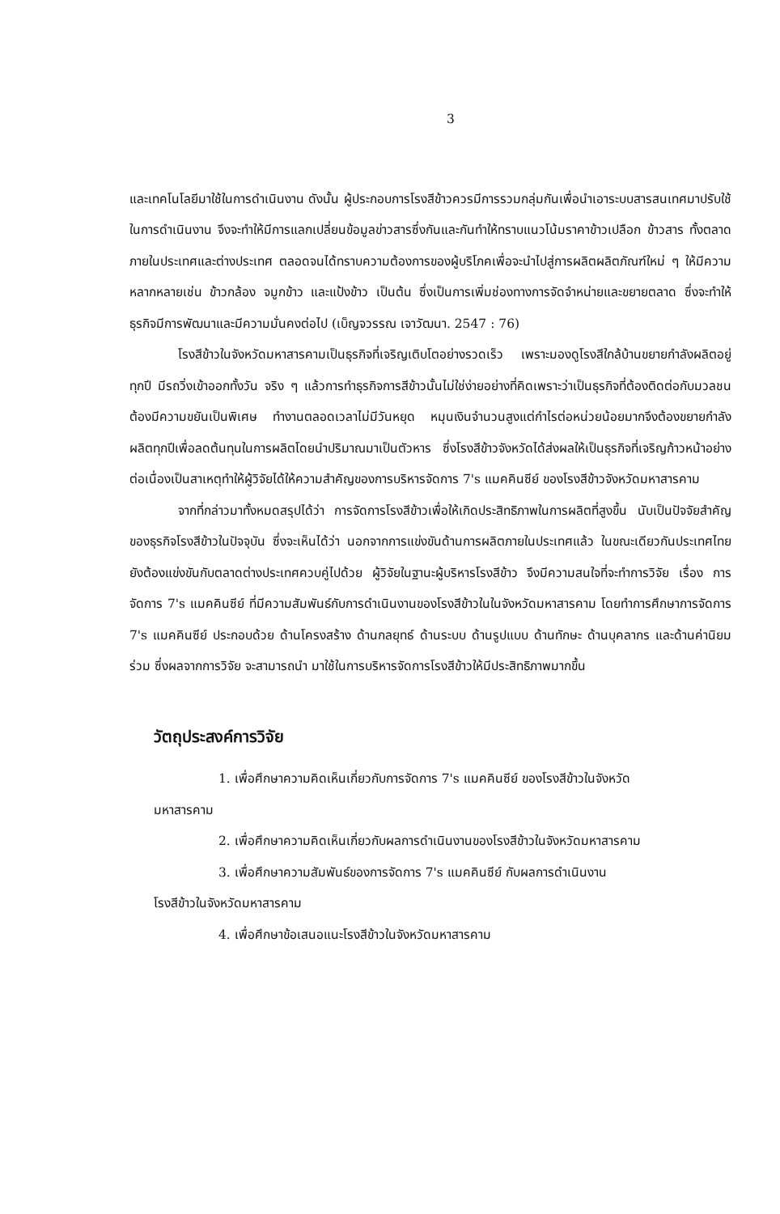3
และเทคโนโลยีมาใช้ในการดำเนินงาน ดังนั้น ผู้ประกอบการโรงสีข้าวควรมีการรวมกลุ่มกันเพื่อนำเอาระบบสารสนเทศมาปรับใช้ในการดำเนินงาน จึงจะทำให้มีการแลกเปลี่ยนข้อมูลข่าวสารซึ่งกันและกันทำให้ทราบแนวโน้มราคาข้าวเปลือก ข้าวสาร ทั้งตลาดภายในประเทศและต่างประเทศ ตลอดจนได้ทราบความต้องการของผู้บริโภคเพื่อจะนำไปสู่การผลิตผลิตภัณฑ์ใหม่ ๆ ให้มีความหลากหลายเช่น ข้าวกล้อง จมูกข้าว และแป้งข้าว เป็นต้น ซึ่งเป็นการเพิ่มช่องทางการจัดจำหน่ายและขยายตลาด ซึ่งจะทำให้ธุรกิจมีการพัฒนาและมีความมั่นคงต่อไป (เบ็ญจวรรณ เจาวัฒนา. 2547 : 76)
โรงสีข้าวในจังหวัดมหาสารคามเป็นธุรกิจที่เจริญเติบโตอย่างรวดเร็ว เพราะมองดูโรงสีใกล้บ้านขยายกำลังผลิตอยู่ทุกปี มีรถวิ่งเข้าออกทั้งวัน จริง ๆ แล้วการทำธุรกิจการสีข้าวนั้นไม่ใช่ง่ายอย่างที่คิดเพราะว่าเป็นธุรกิจที่ต้องติดต่อกับมวลชน ต้องมีความขยันเป็นพิเศษ ทำงานตลอดเวลาไม่มีวันหยุด หมุนเงินจำนวนสูงแต่กำไรต่อหน่วยน้อยมากจึงต้องขยายกำลังผลิตทุกปีเพื่อลดต้นทุนในการผลิตโดยนำปริมาณมาเป็นตัวหาร ซึ่งโรงสีข้าวจังหวัดได้ส่งผลให้เป็นธุรกิจที่เจริญก้าวหน้าอย่างต่อเนื่องเป็นสาเหตุทำให้ผู้วิจัยได้ให้ความสำคัญของการบริหารจัดการ 7's แมคคินซีย์ ของโรงสีข้าวจังหวัดมหาสารคาม
จากที่กล่าวมาทั้งหมดสรุปได้ว่า การจัดการโรงสีข้าวเพื่อให้เกิดประสิทธิภาพในการผลิตที่สูงขึ้น นับเป็นปัจจัยสำคัญของธุรกิจโรงสีข้าวในปัจจุบัน ซึ่งจะเห็นได้ว่า นอกจากการแข่งขันด้านการผลิตภายในประเทศแล้ว ในขณะเดียวกันประเทศไทยยังต้องแข่งขันกับตลาดต่างประเทศควบคู่ไปด้วย ผู้วิจัยในฐานะผู้บริหารโรงสีข้าว จึงมีความสนใจที่จะทำการวิจัย เรื่อง การจัดการ 7's แมคคินซีย์ ที่มีความสัมพันธ์กับการดำเนินงานของโรงสีข้าวในในจังหวัดมหาสารคาม โดยทำการศึกษาการจัดการ 7's แมคคินซีย์ ประกอบด้วย ด้านโครงสร้าง ด้านกลยุทธ์ ด้านระบบ ด้านรูปแบบ ด้านทักษะ ด้านบุคลากร และด้านค่านิยมร่วม ซึ่งผลจากการวิจัย จะสามารถนำ มาใช้ในการบริหารจัดการโรงสีข้าวให้มีประสิทธิภาพมากขึ้น
วัตถุประสงค์การวิจัย
1. เพื่อศึกษาความคิดเห็นเกี่ยวกับการจัดการ 7's แมคคินซีย์ ของโรงสีข้าวในจังหวัด
มหาสารคาม
2. เพื่อศึกษาความคิดเห็นเกี่ยวกับผลการดำเนินงานของโรงสีข้าวในจังหวัดมหาสารคาม
3. เพื่อศึกษาความสัมพันธ์ของการจัดการ 7's แมคคินซีย์ กับผลการดำเนินงาน
โรงสีข้าวในจังหวัดมหาสารคาม
4. เพื่อศึกษาข้อเสนอแนะโรงสีข้าวในจังหวัดมหาสารคาม